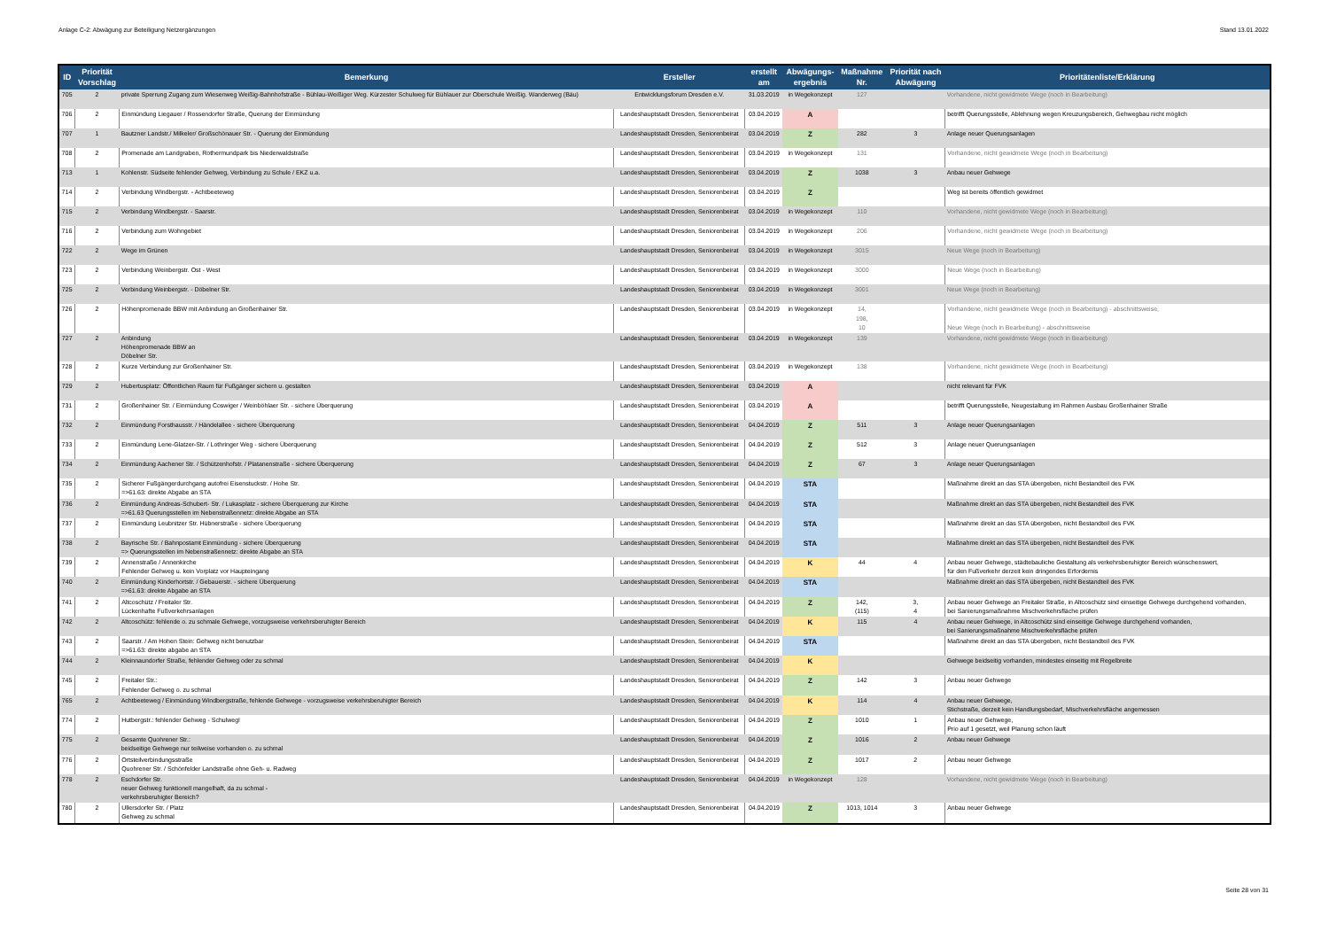Anlage C-2: Abwägung zur Beteiligung Netzergänzungen Stand 13.01.2022
| ID | Priorität Vorschlag | Bemerkung | Ersteller | erstellt am | Abwägungs- ergebnis | Maßnahme Nr. | Priorität nach Abwägung | Prioritätenliste/Erklärung |
| --- | --- | --- | --- | --- | --- | --- | --- | --- |
| 705 | 2 | private Sperrung Zugang zum Wiesenweg Weißig-Bahnhofstraße - Bühlau-Weißiger Weg. Kürzester Schulweg für Bühlauer zur Oberschule Weißig. Wanderweg (Bäu) | Entwicklungsforum Dresden e.V. | 31.03.2019 | in Wegekonzept | 127 | | Vorhandene, nicht gewidmete Wege (noch in Bearbeitung) |
| 706 | 2 | Einmündung Liegauer / Rossendorfer Straße, Querung der Einmündung | Landeshauptstadt Dresden, Seniorenbeirat | 03.04.2019 | A | | | betrifft Querungsstelle, Ablehnung wegen Kreuzungsbereich, Gehwegbau nicht möglich |
| 707 | 1 | Bautzner Landstr./ Milkeler/ Großschönauer Str. - Querung der Einmündung | Landeshauptstadt Dresden, Seniorenbeirat | 03.04.2019 | Z | 282 | 3 | Anlage neuer Querungsanlagen |
| 708 | 2 | Promenade am Landgraben, Rothermundpark bis Niederwaldstraße | Landeshauptstadt Dresden, Seniorenbeirat | 03.04.2019 | in Wegekonzept | 131 | | Vorhandene, nicht gewidmete Wege (noch in Bearbeitung) |
| 713 | 1 | Kohlenstr. Südseite fehlender Gehweg, Verbindung zu Schule / EKZ u.a. | Landeshauptstadt Dresden, Seniorenbeirat | 03.04.2019 | Z | 1038 | 3 | Anbau neuer Gehwege |
| 714 | 2 | Verbindung Windbergstr. - Achtbeeteweg | Landeshauptstadt Dresden, Seniorenbeirat | 03.04.2019 | Z | | | Weg ist bereits öffentlich gewidmet |
| 715 | 2 | Verbindung Windbergstr. - Saarstr. | Landeshauptstadt Dresden, Seniorenbeirat | 03.04.2019 | in Wegekonzept | 110 | | Vorhandene, nicht gewidmete Wege (noch in Bearbeitung) |
| 716 | 2 | Verbindung zum Wohngebiet | Landeshauptstadt Dresden, Seniorenbeirat | 03.04.2019 | in Wegekonzept | 206 | | Vorhandene, nicht gewidmete Wege (noch in Bearbeitung) |
| 722 | 2 | Wege im Grünen | Landeshauptstadt Dresden, Seniorenbeirat | 03.04.2019 | in Wegekonzept | 3015 | | Neue Wege (noch in Bearbeitung) |
| 723 | 2 | Verbindung Weinbergstr. Ost - West | Landeshauptstadt Dresden, Seniorenbeirat | 03.04.2019 | in Wegekonzept | 3000 | | Neue Wege (noch in Bearbeitung) |
| 725 | 2 | Verbindung Weinbergstr. - Döbelner Str. | Landeshauptstadt Dresden, Seniorenbeirat | 03.04.2019 | in Wegekonzept | 3001 | | Neue Wege (noch in Bearbeitung) |
| 726 | 2 | Höhenpromenade BBW mit Anbindung an Großenhainer Str. | Landeshauptstadt Dresden, Seniorenbeirat | 03.04.2019 | in Wegekonzept | 14, 198, 10 | | Vorhandene, nicht gewidmete Wege (noch in Bearbeitung) - abschnittsweise, Neue Wege (noch in Bearbeitung) - abschnittsweise |
| 727 | 2 | Anbindung Höhenpromenade BBW an Döbelner Str. | Landeshauptstadt Dresden, Seniorenbeirat | 03.04.2019 | in Wegekonzept | 139 | | Vorhandene, nicht gewidmete Wege (noch in Bearbeitung) |
| 728 | 2 | Kurze Verbindung zur Großenhainer Str. | Landeshauptstadt Dresden, Seniorenbeirat | 03.04.2019 | in Wegekonzept | 138 | | Vorhandene, nicht gewidmete Wege (noch in Bearbeitung) |
| 729 | 2 | Hubertusplatz: Öffentlichen Raum für Fußgänger sichern u. gestalten | Landeshauptstadt Dresden, Seniorenbeirat | 03.04.2019 | A | | | nicht relevant für FVK |
| 731 | 2 | Großenhainer Str. / Einmündung Coswiger / Weinböhlaer Str. - sichere Überquerung | Landeshauptstadt Dresden, Seniorenbeirat | 03.04.2019 | A | | | betrifft Querungsstelle, Neugestaltung im Rahmen Ausbau Großenhainer Straße |
| 732 | 2 | Einmündung Forsthausstr. / Händelallee - sichere Überquerung | Landeshauptstadt Dresden, Seniorenbeirat | 04.04.2019 | Z | 511 | 3 | Anlage neuer Querungsanlagen |
| 733 | 2 | Einmündung Lene-Glatzer-Str. / Lothringer Weg - sichere Überquerung | Landeshauptstadt Dresden, Seniorenbeirat | 04.04.2019 | Z | 512 | 3 | Anlage neuer Querungsanlagen |
| 734 | 2 | Einmündung Aachener Str. / Schützenhofstr. / Platanenstraße - sichere Überquerung | Landeshauptstadt Dresden, Seniorenbeirat | 04.04.2019 | Z | 67 | 3 | Anlage neuer Querungsanlagen |
| 735 | 2 | Sicherer Fußgängerdurchgang autofrei Eisenstuckstr. / Hohe Str. =>61.63: direkte Abgabe an STA | Landeshauptstadt Dresden, Seniorenbeirat | 04.04.2019 | STA | | | Maßnahme direkt an das STA übergeben, nicht Bestandteil des FVK |
| 736 | 2 | Einmündung Andreas-Schubert- Str. / Lukasplatz - sichere Überquerung zur Kirche =>61.63 Querungsstellen im Nebenstraßennetz: direkte Abgabe an STA | Landeshauptstadt Dresden, Seniorenbeirat | 04.04.2019 | STA | | | Maßnahme direkt an das STA übergeben, nicht Bestandteil des FVK |
| 737 | 2 | Einmündung Leubnitzer Str. Hübnerstraße - sichere Überquerung | Landeshauptstadt Dresden, Seniorenbeirat | 04.04.2019 | STA | | | Maßnahme direkt an das STA übergeben, nicht Bestandteil des FVK |
| 738 | 2 | Bayrische Str. / Bahnpostamt Einmündung - sichere Überquerung => Querungsstellen im Nebenstraßennetz: direkte Abgabe an STA | Landeshauptstadt Dresden, Seniorenbeirat | 04.04.2019 | STA | | | Maßnahme direkt an das STA übergeben, nicht Bestandteil des FVK |
| 739 | 2 | Annenstraße / Annenkirche Fehlender Gehweg u. kein Vorplatz vor Haupteingang | Landeshauptstadt Dresden, Seniorenbeirat | 04.04.2019 | K | 44 | 4 | Anbau neuer Gehwege, städtebauliche Gestaltung als verkehrsberuhigter Bereich wünschenswert, für den Fußverkehr derzeit kein dringendes Erfordernis |
| 740 | 2 | Einmündung Kinderhortstr. / Gebauerstr. - sichere Überquerung =>61.63: direkte Abgabe an STA | Landeshauptstadt Dresden, Seniorenbeirat | 04.04.2019 | STA | | | Maßnahme direkt an das STA übergeben, nicht Bestandteil des FVK |
| 741 | 2 | Altcoschütz / Freitaler Str. Lückenhafte Fußverkehrsanlagen | Landeshauptstadt Dresden, Seniorenbeirat | 04.04.2019 | Z | 142, (115) | 3, 4 | Anbau neuer Gehwege an Freitaler Straße, in Altcoschütz sind einseitige Gehwege durchgehend vorhanden, bei Sanierungsmaßnahme Mischverkehrsfläche prüfen |
| 742 | 2 | Altcoschütz: fehlende o. zu schmale Gehwege, vorzugsweise verkehrsberuhigter Bereich | Landeshauptstadt Dresden, Seniorenbeirat | 04.04.2019 | K | 115 | 4 | Anbau neuer Gehwege, in Altcoschütz sind einseitige Gehwege durchgehend vorhanden, bei Sanierungsmaßnahme Mischverkehrsfläche prüfen |
| 743 | 2 | Saarstr. / Am Hohen Stein: Gehweg nicht benutzbar =>61.63: direkte abgabe an STA | Landeshauptstadt Dresden, Seniorenbeirat | 04.04.2019 | STA | | | Maßnahme direkt an das STA übergeben, nicht Bestandteil des FVK |
| 744 | 2 | Kleinnaundorfer Straße, fehlender Gehweg oder zu schmal | Landeshauptstadt Dresden, Seniorenbeirat | 04.04.2019 | K | | | Gehwege beidseitig vorhanden, mindestes einseitig mit Regelbreite |
| 745 | 2 | Freitaler Str.: Fehlender Gehweg o. zu schmal | Landeshauptstadt Dresden, Seniorenbeirat | 04.04.2019 | Z | 142 | 3 | Anbau neuer Gehwege |
| 765 | 2 | Achtbeeteweg / Einmündung Windbergstraße, fehlende Gehwege - vorzugsweise verkehrsberuhigter Bereich | Landeshauptstadt Dresden, Seniorenbeirat | 04.04.2019 | K | 114 | 4 | Anbau neuer Gehwege, Stichstraße, derzeit kein Handlungsbedarf, Mischverkehrsfläche angemessen |
| 774 | 2 | Hutbergstr.: fehlender Gehweg - Schulweg! | Landeshauptstadt Dresden, Seniorenbeirat | 04.04.2019 | Z | 1010 | 1 | Anbau neuer Gehwege, Prio auf 1 gesetzt, weil Planung schon läuft |
| 775 | 2 | Gesamte Quohrener Str.: beidseitige Gehwege nur teilweise vorhanden o. zu schmal | Landeshauptstadt Dresden, Seniorenbeirat | 04.04.2019 | Z | 1016 | 2 | Anbau neuer Gehwege |
| 776 | 2 | Ortsteilverbindungsstraße Quohrener Str. / Schönfelder Landstraße ohne Geh- u. Radweg | Landeshauptstadt Dresden, Seniorenbeirat | 04.04.2019 | Z | 1017 | 2 | Anbau neuer Gehwege |
| 778 | 2 | Eschdorfer Str. neuer Gehweg funktionell mangelhaft, da zu schmal - verkehrsberuhigter Bereich? | Landeshauptstadt Dresden, Seniorenbeirat | 04.04.2019 | in Wegekonzept | 128 | | Vorhandene, nicht gewidmete Wege (noch in Bearbeitung) |
| 780 | 2 | Ullersdorfer Str. / Platz Gehweg zu schmal | Landeshauptstadt Dresden, Seniorenbeirat | 04.04.2019 | Z | 1013, 1014 | 3 | Anbau neuer Gehwege |
Seite 28 von 31